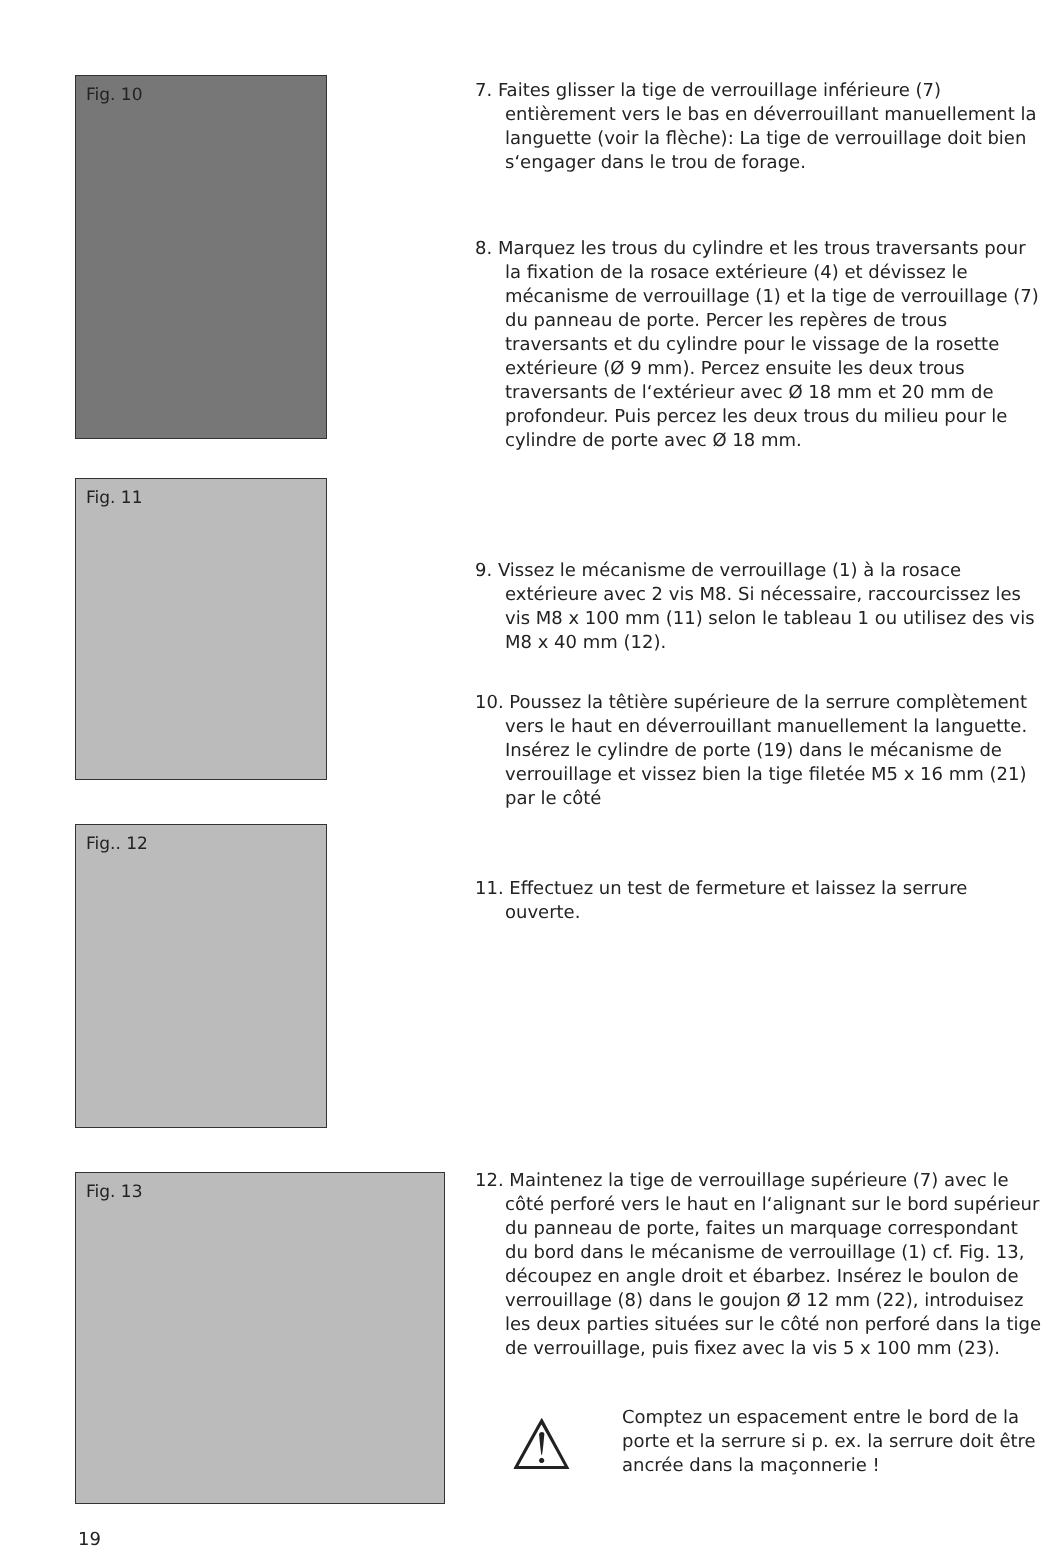Fig. 10
Fig. 11
Fig.. 12
Fig. 13
7. Faites glisser la tige de verrouillage inférieure (7) entièrement vers le bas en déverrouillant manuellement la languette (voir la flèche): La tige de verrouillage doit bien s‘engager dans le trou de forage.
8. Marquez les trous du cylindre et les trous traversants pour la fixation de la rosace extérieure (4) et dévissez le mécanisme de verrouillage (1) et la tige de verrouillage (7) du panneau de porte. Percer les repères de trous traversants et du cylindre pour le vissage de la rosette extérieure (Ø 9 mm). Percez ensuite les deux trous traversants de l‘extérieur avec Ø 18 mm et 20 mm de profondeur. Puis percez les deux trous du milieu pour le cylindre de porte avec Ø 18 mm.
9. Vissez le mécanisme de verrouillage (1) à la rosace extérieure avec 2 vis M8. Si nécessaire, raccourcissez les vis M8 x 100 mm (11) selon le tableau 1 ou utilisez des vis M8 x 40 mm (12).
10. Poussez la têtière supérieure de la serrure complètement vers le haut en déverrouillant manuellement la languette. Insérez le cylindre de porte (19) dans le mécanisme de verrouillage et vissez bien la tige filetée M5 x 16 mm (21) par le côté
11. Effectuez un test de fermeture et laissez la serrure ouverte.
12. Maintenez la tige de verrouillage supérieure (7) avec le côté perforé vers le haut en l‘alignant sur le bord supérieur du panneau de porte, faites un marquage correspondant du bord dans le mécanisme de verrouillage (1) cf. Fig. 13, découpez en angle droit et ébarbez. Insérez le boulon de verrouillage (8) dans le goujon Ø 12 mm (22), introduisez les deux parties situées sur le côté non perforé dans la tige de verrouillage, puis fixez avec la vis 5 x 100 mm (23).
⚠
Comptez un espacement entre le bord de la porte et la serrure si p. ex. la serrure doit être ancrée dans la maçonnerie !
19